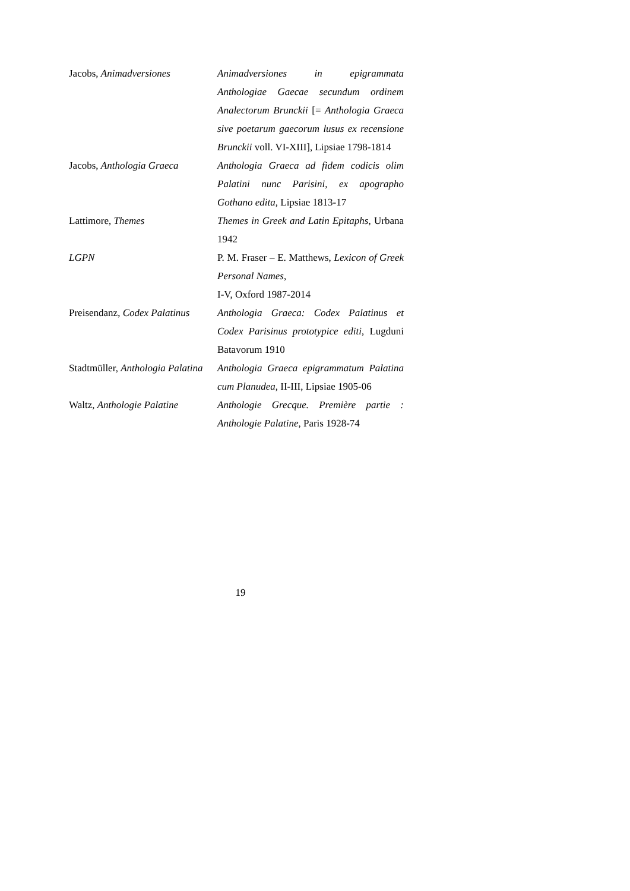| Jacobs, Animadversiones | Animadversiones in epigrammata Anthologiae Gaecae secundum ordinem Analectorum Brunckii [= Anthologia Graeca sive poetarum gaecorum lusus ex recensione Brunckii voll. VI-XIII], Lipsiae 1798-1814 |
| Jacobs, Anthologia Graeca | Anthologia Graeca ad fidem codicis olim Palatini nunc Parisini, ex apographo Gothano edita , Lipsiae 1813-17 |
| Lattimore, Themes | Themes in Greek and Latin Epitaphs , Urbana 1942 |
| LGPN | P. M. Fraser – E. Matthews, Lexicon of Greek Personal Names , I-V, Oxford 1987-2014 |
| Preisendanz, Codex Palatinus | Anthologia Graeca: Codex Palatinus et Codex Parisinus prototypice editi , Lugduni Batavorum 1910 |
| Stadtmüller, Anthologia Palatina | Anthologia Graeca epigrammatum Palatina cum Planudea , II-III, Lipsiae 1905-06 |
| Waltz, Anthologie Palatine | Anthologie Grecque. Première partie : Anthologie Palatine , Paris 1928-74 |
19